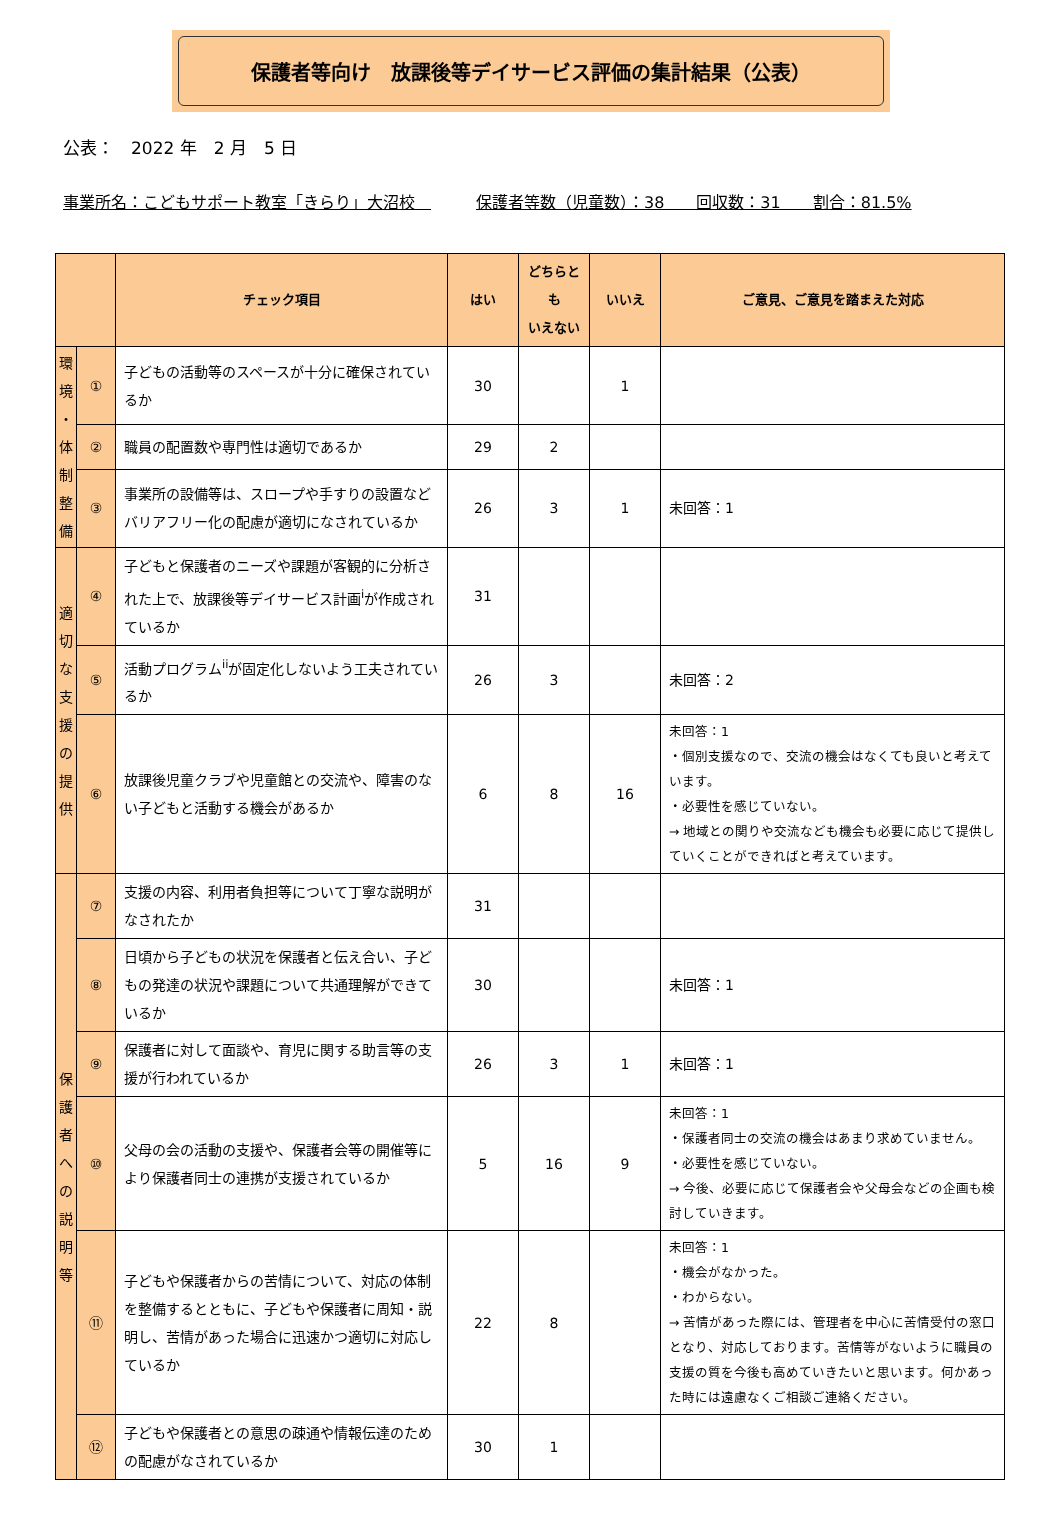保護者等向け　放課後等デイサービス評価の集計結果（公表）
公表：　2022 年　2 月　5 日
事業所名：こどもサポート教室「きらり」大沼校　保護者等数（児童数）：38　　回収数：31　　割合：81.5%
| | | チェック項目 | はい | どちらとも いえない | いいえ | ご意見、ご意見を踏まえた対応 |
| --- | --- | --- | --- | --- | --- | --- |
| 環 境 ・ 体 制 整 備 | ① | 子どもの活動等のスペースが十分に確保されているか | 30 | | 1 | |
| | ② | 職員の配置数や専門性は適切であるか | 29 | 2 | | |
| | ③ | 事業所の設備等は、スロープや手すりの設置などバリアフリー化の配慮が適切になされているか | 26 | 3 | 1 | 未回答：1 |
| 適 切 な 支 援 の 提 供 | ④ | 子どもと保護者のニーズや課題が客観的に分析された上で、放課後等デイサービス計画<sup>i</sup>が作成されているか | 31 | | | |
| | ⑤ | 活動プログラム<sup>ii</sup>が固定化しないよう工夫されているか | 26 | 3 | | 未回答：2 |
| | ⑥ | 放課後児童クラブや児童館との交流や、障害のない子どもと活動する機会があるか | 6 | 8 | 16 | 未回答：1 ・個別支援なので、交流の機会はなくても良いと考えています。 ・必要性を感じていない。 → 地域との関りや交流なども機会も必要に応じて提供していくことができればと考えています。 |
| 保 護 者 へ の 説 明 等 | ⑦ | 支援の内容、利用者負担等について丁寧な説明がなされたか | 31 | | | |
| | ⑧ | 日頃から子どもの状況を保護者と伝え合い、子どもの発達の状況や課題について共通理解ができているか | 30 | | | 未回答：1 |
| | ⑨ | 保護者に対して面談や、育児に関する助言等の支援が行われているか | 26 | 3 | 1 | 未回答：1 |
| | ⑩ | 父母の会の活動の支援や、保護者会等の開催等により保護者同士の連携が支援されているか | 5 | 16 | 9 | 未回答：1 ・保護者同士の交流の機会はあまり求めていません。 ・必要性を感じていない。 → 今後、必要に応じて保護者会や父母会などの企画も検討していきます。 |
| | ⑪ | 子どもや保護者からの苦情について、対応の体制を整備するとともに、子どもや保護者に周知・説明し、苦情があった場合に迅速かつ適切に対応しているか | 22 | 8 | | 未回答：1 ・機会がなかった。 ・わからない。 → 苦情があった際には、管理者を中心に苦情受付の窓口となり、対応しております。苦情等がないように職員の支援の質を今後も高めていきたいと思います。何かあった時には遠慮なくご相談ご連絡ください。 |
| | ⑫ | 子どもや保護者との意思の疎通や情報伝達のための配慮がなされているか | 30 | 1 | | |